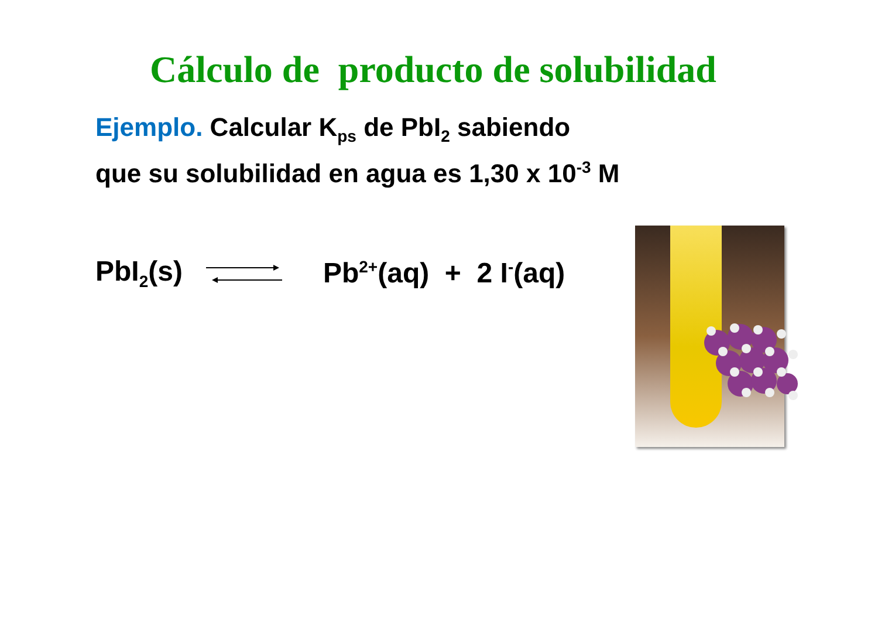Cálculo de producto de solubilidad
Ejemplo. Calcular K<sub>ps</sub> de PbI<sub>2</sub> sabiendo
que su solubilidad en agua es 1,30 x 10<sup>-3</sup> M
PbI<sub>2</sub>(s) Pb<sup>2+</sup>(aq) + 2 I<sup>-</sup>(aq)